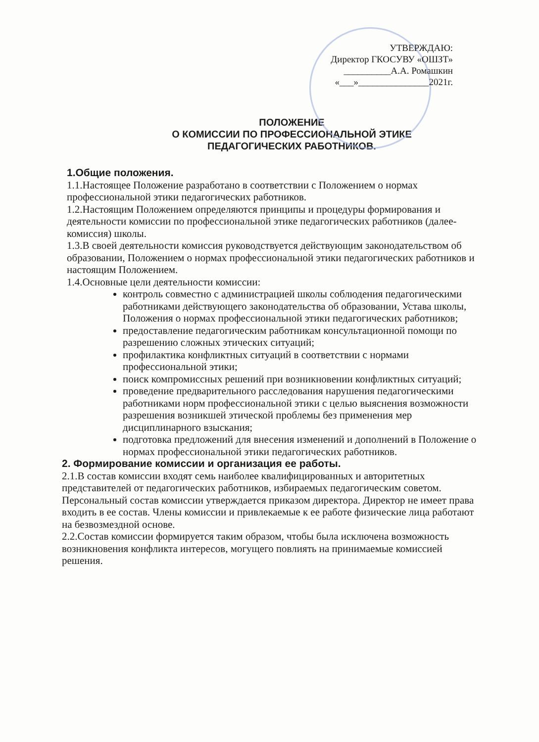УТВЕРЖДАЮ:
Директор ГКОСУВУ «ОШЗТ»
__________А.А. Ромашкин
«___»_______________2021г.
ПОЛОЖЕНИЕ
О КОМИССИИ ПО ПРОФЕССИОНАЛЬНОЙ ЭТИКЕ
ПЕДАГОГИЧЕСКИХ РАБОТНИКОВ.
1.Общие положения.
1.1.Настоящее Положение разработано в соответствии с Положением о нормах профессиональной этики педагогических работников.
1.2.Настоящим Положением определяются принципы и процедуры формирования и деятельности комиссии по профессиональной этике педагогических работников (далее-комиссия) школы.
1.3.В своей деятельности комиссия руководствуется действующим законодательством об образовании, Положением о нормах профессиональной этики педагогических работников и настоящим Положением.
1.4.Основные цели деятельности комиссии:
контроль совместно с администрацией школы соблюдения педагогическими работниками действующего законодательства об образовании, Устава школы, Положения о нормах профессиональной этики педагогических работников;
предоставление педагогическим работникам консультационной помощи по разрешению сложных этических ситуаций;
профилактика конфликтных ситуаций в соответствии с нормами профессиональной этики;
поиск компромиссных решений при возникновении конфликтных ситуаций;
проведение предварительного расследования нарушения педагогическими работниками норм профессиональной этики с целью выяснения возможности разрешения возникшей этической проблемы без применения мер дисциплинарного взыскания;
подготовка предложений для внесения изменений и дополнений в Положение о нормах профессиональной этики педагогических работников.
2. Формирование комиссии и организация ее работы.
2.1.В состав комиссии входят семь наиболее квалифицированных и авторитетных представителей от педагогических работников, избираемых педагогическим советом.
Персональный состав комиссии утверждается приказом директора. Директор не имеет права входить в ее состав. Члены комиссии и привлекаемые к ее работе физические лица работают на безвозмездной основе.
2.2.Состав комиссии формируется таким образом, чтобы была исключена возможность возникновения конфликта интересов, могущего повлиять на принимаемые комиссией решения.